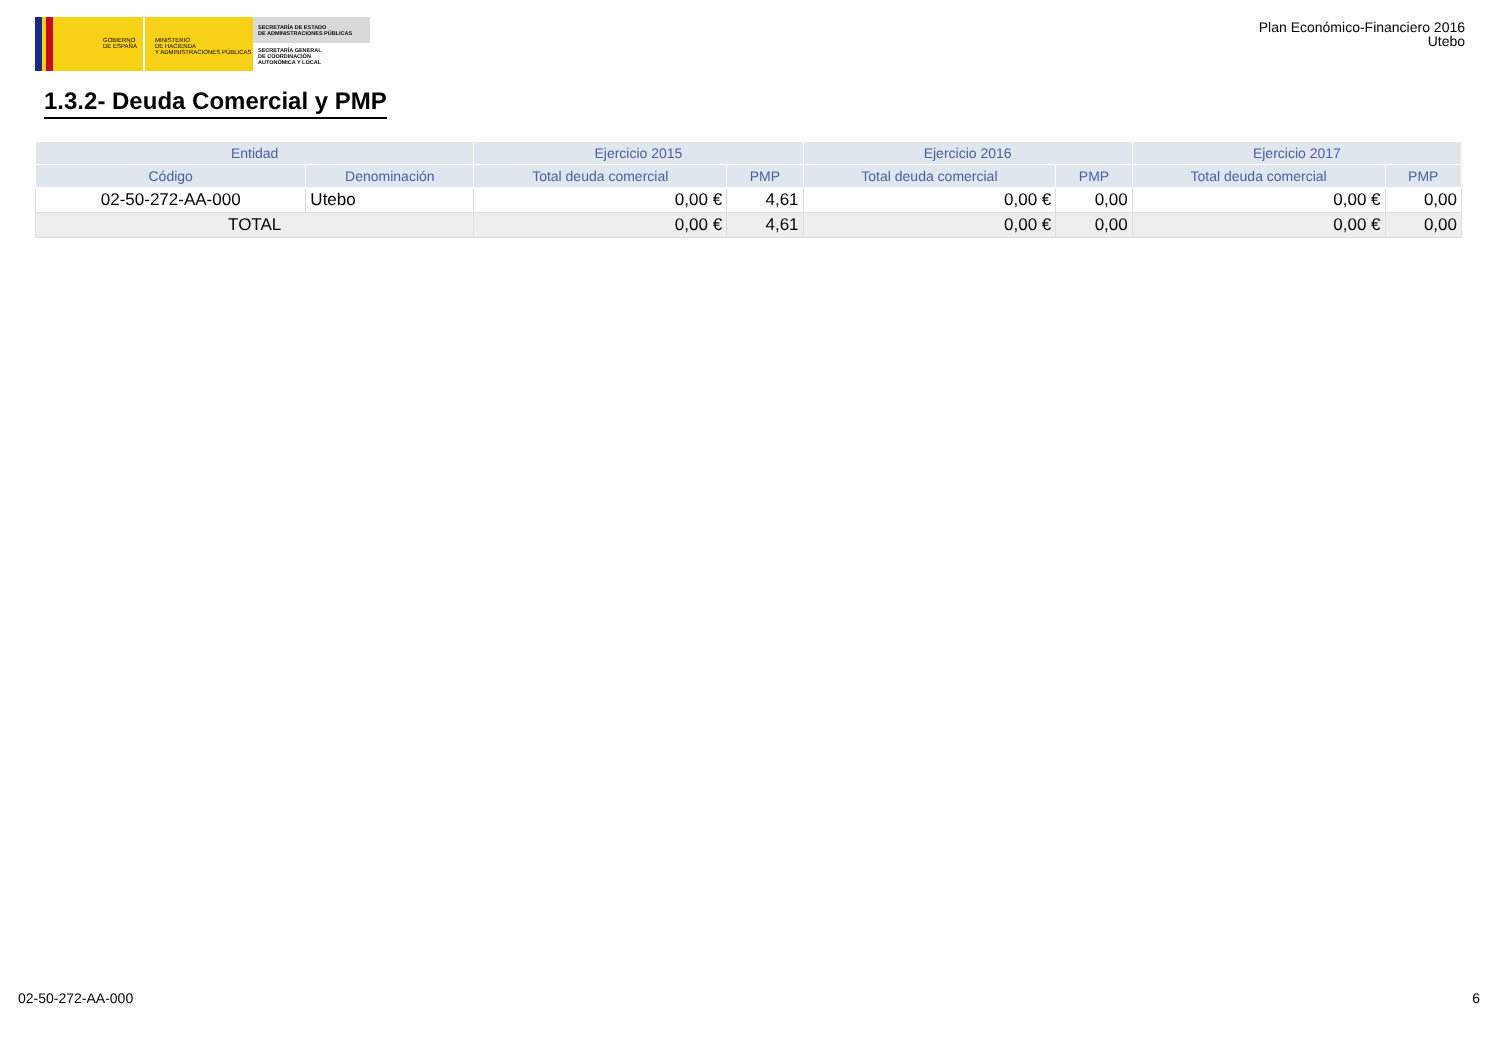GOBIERNO
DE ESPAÑA
MINISTERIO
DE HACIENDA
Y ADMINISTRACIONES PÚBLICAS
SECRETARÍA DE ESTADO
DE ADMINISTRACIONES PÚBLICAS
SECRETARÍA GENERAL
DE COORDINACIÓN
AUTONÓMICA Y LOCAL
Plan Económico-Financiero 2016
Utebo
1.3.2- Deuda Comercial y PMP
| Entidad | | Ejercicio 2015 | | Ejercicio 2016 | | Ejercicio 2017 | |
| --- | --- | --- | --- | --- | --- | --- | --- |
| Código | Denominación | Total deuda comercial | PMP | Total deuda comercial | PMP | Total deuda comercial | PMP |
| 02-50-272-AA-000 | Utebo | 0,00 € | 4,61 | 0,00 € | 0,00 | 0,00 € | 0,00 |
| TOTAL | | 0,00 € | 4,61 | 0,00 € | 0,00 | 0,00 € | 0,00 |
02-50-272-AA-000 6